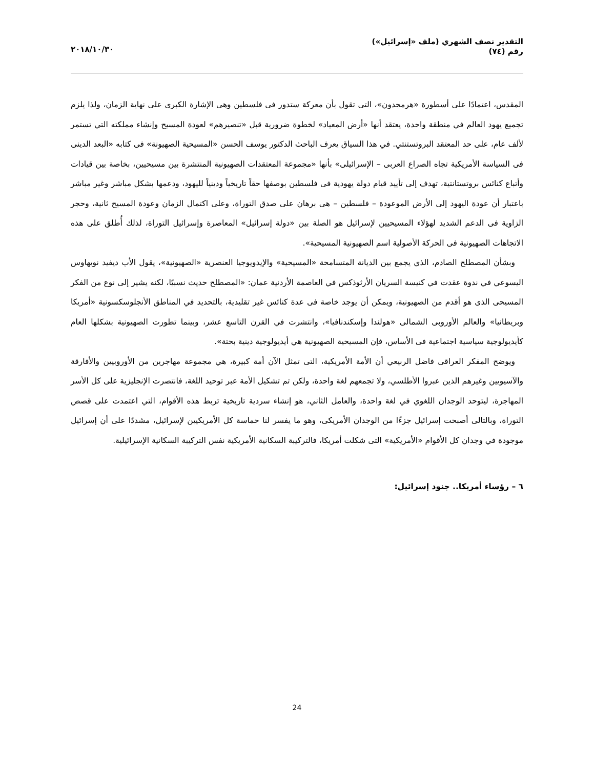التقدير نصف الشهري (ملف «إسرائيل»)
رقم (٧٤)
٢٠١٨/١٠/٣٠
المقدس، اعتمادًا على أسطورة «هرمجدون»، التى تقول بأن معركة ستدور فى فلسطين وهى الإشارة الكبرى على نهاية الزمان، ولذا يلزم تجميع يهود العالم في منطقة واحدة، يعتقد أنها «أرض المعياد» لخطوة ضرورية قبل «تنصيرهم» لعودة المسيح وإنشاء مملكته التي تستمر لألف عام، على حد المعتقد البروتستنتي. في هذا السياق يعرف الباحث الدكتور يوسف الحسن «المسيحية الصهيونة» فى كتابه «البعد الدينى فى السياسة الأمريكية تجاه الصراع العربى – الإسرائيلى» بأنها «مجموعة المعتقدات الصهيونية المنتشرة بين مسيحيين، بخاصة بين قيادات وأتباع كنائس بروتستانتية، تهدف إلى تأييد قيام دولة يهودية فى فلسطين بوصفها حقاً تاريخياً ودينياً لليهود، ودعمها بشكل مباشر وغير مباشر باعتبار أن عودة اليهود إلى الأرض الموعودة – فلسطين – هى برهان على صدق التوراة، وعلى اكتمال الزمان وعودة المسيح ثانية، وحجر الزاوية فى الدعم الشديد لهؤلاء المسيحيين لإسرائيل هو الصلة بين «دولة إسرائيل» المعاصرة وإسرائيل التوراة، لذلك أُطلق على هذه الاتجاهات الصهيونية فى الحركة الأصولية اسم الصهيونية المسيحية».
وبشأن المصطلح الصادم، الذي يجمع بين الديانة المتسامحة «المسيحية» والإيدويوجيا العنصرية «الصهيونية»، يقول الأب ديفيد نويهاوس اليسوعي في ندوة عقدت في كنيسة السريان الأرثوذكس في العاصمة الأردنية عمان: «المصطلح حديث نسبيًا، لكنه يشير إلى نوع من الفكر المسيحى الذى هو أقدم من الصهيونية، ويمكن أن يوجد خاصة فى عدة كنائس غير تقليدية، بالتحديد في المناطق الأنجلوسكسونية «أمريكا وبريطانيا» والعالم الأوروبى الشمالى «هولندا وإسكندنافيا»، وانتشرت في القرن التاسع عشر، وبينما تطورت الصهيونية بشكلها العام كأيديولوجية سياسية اجتماعية فى الأساس، فإن المسيحية الصهيونية هي أيديولوجية دينية بحتة».
ويوضح المفكر العراقى فاضل الربيعي أن الأمة الأمريكية، التى تمثل الآن أمة كبيرة، هي مجموعة مهاجرين من الأوروبيين والأفارقة والآسيويين وغيرهم الذين عبروا الأطلسي، ولا تجمعهم لغة واحدة، ولكن تم تشكيل الأمة عبر توحيد اللغة، فانتصرت الإنجليزية على كل الأسر المهاجرة، ليتوحد الوجدان اللغوي في لغة واحدة، والعامل الثاني، هو إنشاء سردية تاريخية تربط هذه الأقوام، التي اعتمدت على قصص التوراة، وبالتالى أصبحت إسرائيل جزءًا من الوجدان الأمريكى، وهو ما يفسر لنا حماسة كل الأمريكيين لإسرائيل، مشددًا على أن إسرائيل موجودة في وجدان كل الأقوام «الأمريكية» التى شكلت أمريكا، فالتركيبة السكانية الأمريكية نفس التركيبة السكانية الإسرائيلية.
٦ – رؤساء أمريكا.. جنود إسرائيل:
24